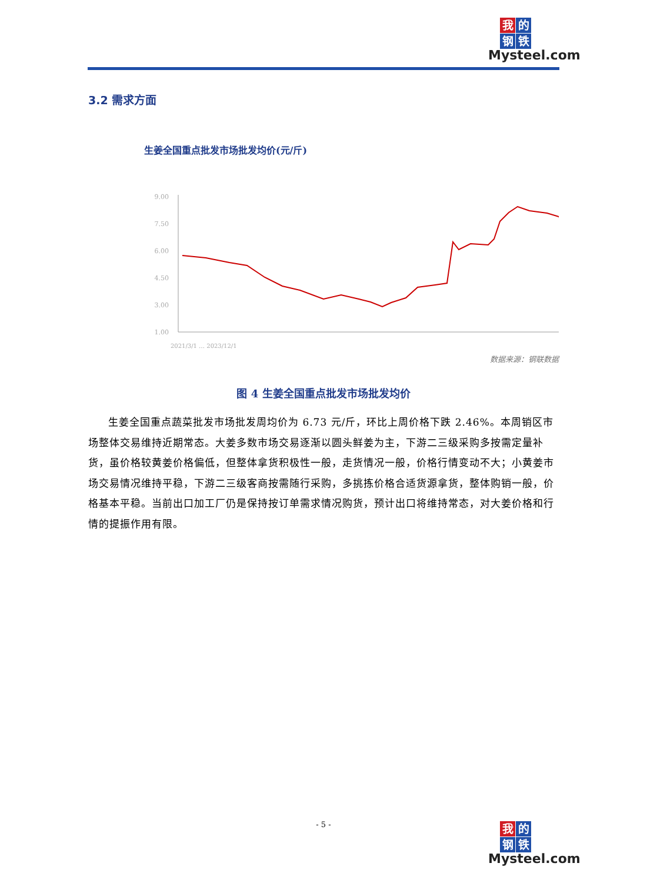我的钢铁
Mysteel.com
3.2 需求方面
生姜全国重点批发市场批发均价(元/斤)
9.00
7.50
6.00
4.50
3.00
1.00
2021/3/1 … 2023/12/1
数据来源：钢联数据
图 4 生姜全国重点批发市场批发均价
生姜全国重点蔬菜批发市场批发周均价为 6.73 元/斤，环比上周价格下跌 2.46%。本周销区市场整体交易维持近期常态。大姜多数市场交易逐渐以圆头鲜姜为主，下游二三级采购多按需定量补货，虽价格较黄姜价格偏低，但整体拿货积极性一般，走货情况一般，价格行情变动不大；小黄姜市场交易情况维持平稳，下游二三级客商按需随行采购，多挑拣价格合适货源拿货，整体购销一般，价格基本平稳。当前出口加工厂仍是保持按订单需求情况购货，预计出口将维持常态，对大姜价格和行情的提振作用有限。
- 5 -
我的钢铁
Mysteel.com